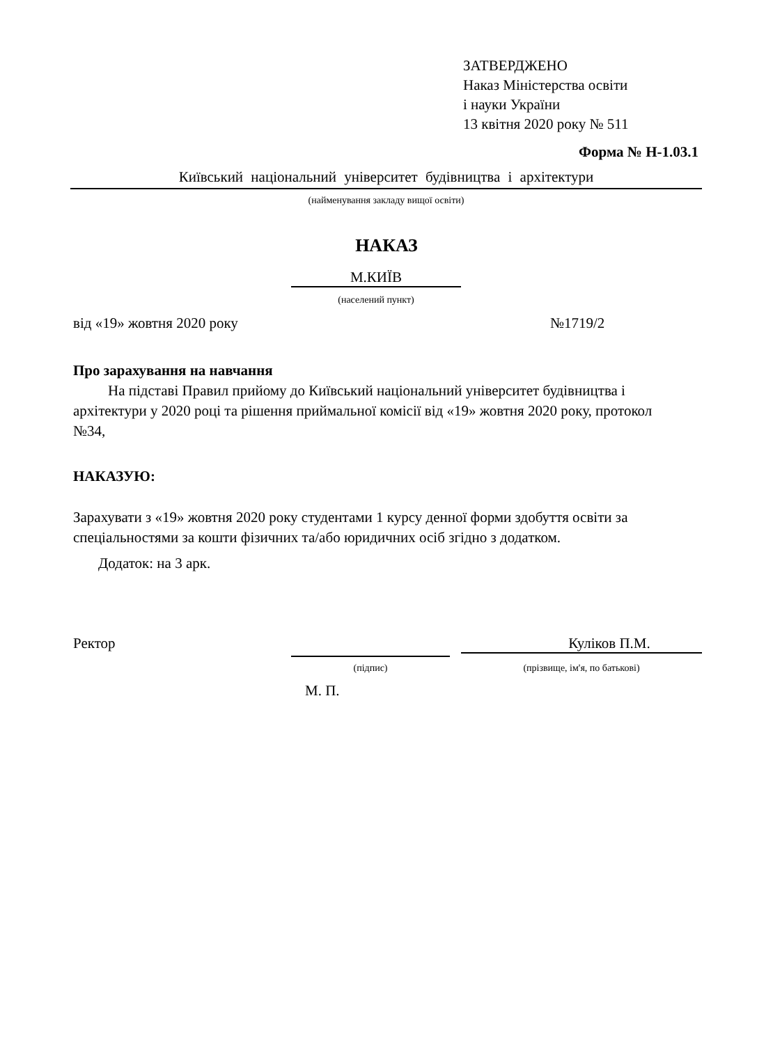ЗАТВЕРДЖЕНО
Наказ Міністерства освіти
і науки України
13 квітня 2020 року № 511
Форма № Н-1.03.1
Київський національний університет будівництва і архітектури
(найменування закладу вищої освіти)
НАКАЗ
М.КИЇВ
(населений пункт)
від «19» жовтня 2020 року №1719/2
Про зарахування на навчання
На підставі Правил прийому до Київський національний університет будівництва і архітектури у 2020 році та рішення приймальної комісії від «19» жовтня 2020 року, протокол №34,
НАКАЗУЮ:
Зарахувати з «19» жовтня 2020 року студентами 1 курсу денної форми здобуття освіти за спеціальностями за кошти фізичних та/або юридичних осіб згідно з додатком.
Додаток: на 3 арк.
Ректор Куліков П.М.
(підпис) (прізвище, ім'я, по батькові)
М. П.